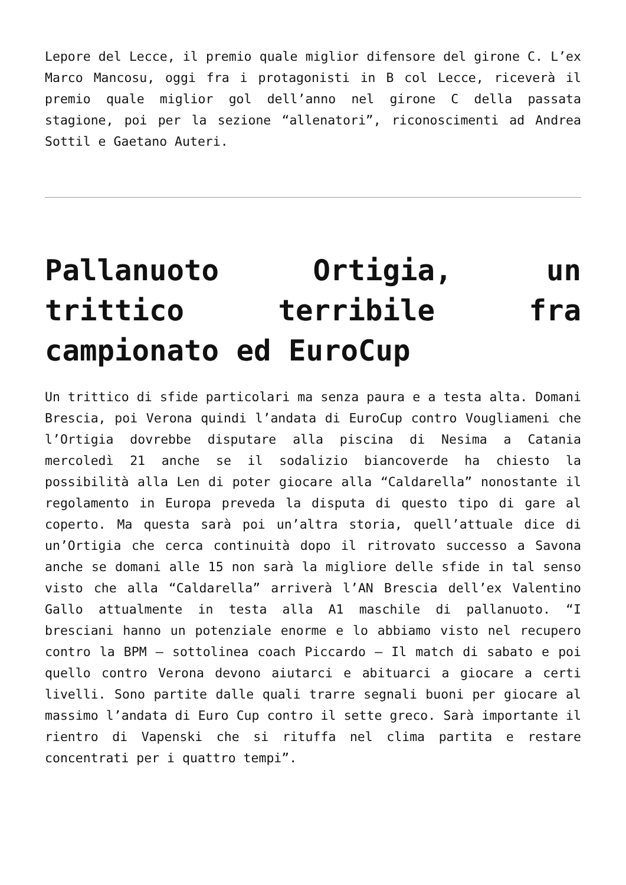Lepore del Lecce, il premio quale miglior difensore del girone C. L’ex Marco Mancosu, oggi fra i protagonisti in B col Lecce, riceverà il premio quale miglior gol dell’anno nel girone C della passata stagione, poi per la sezione “allenatori”, riconoscimenti ad Andrea Sottil e Gaetano Auteri.
Pallanuoto Ortigia, un trittico terribile fra campionato ed EuroCup
Un trittico di sfide particolari ma senza paura e a testa alta. Domani Brescia, poi Verona quindi l’andata di EuroCup contro Vougliameni che l’Ortigia dovrebbe disputare alla piscina di Nesima a Catania mercoledì 21 anche se il sodalizio biancoverde ha chiesto la possibilità alla Len di poter giocare alla “Caldarella” nonostante il regolamento in Europa preveda la disputa di questo tipo di gare al coperto. Ma questa sarà poi un’altra storia, quell’attuale dice di un’Ortigia che cerca continuità dopo il ritrovato successo a Savona anche se domani alle 15 non sarà la migliore delle sfide in tal senso visto che alla “Caldarella” arriverà l’AN Brescia dell’ex Valentino Gallo attualmente in testa alla A1 maschile di pallanuoto. “I bresciani hanno un potenziale enorme e lo abbiamo visto nel recupero contro la BPM – sottolinea coach Piccardo – Il match di sabato e poi quello contro Verona devono aiutarci e abituarci a giocare a certi livelli. Sono partite dalle quali trarre segnali buoni per giocare al massimo l’andata di Euro Cup contro il sette greco. Sarà importante il rientro di Vapenski che si rituffa nel clima partita e restare concentrati per i quattro tempi”.